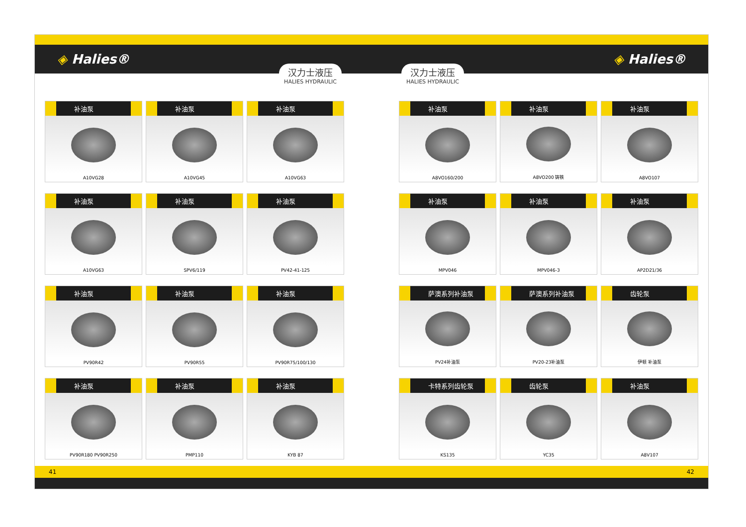◈ Halies® ◈ Halies®
汉力士液压
HALIES HYDRAULIC
汉力士液压
HALIES HYDRAULIC
补油泵
A10VG28
补油泵
A10VG45
补油泵
A10VG63
补油泵
A10VG63
补油泵
SPV6/119
补油泵
PV42-41-125
补油泵
PV90R42
补油泵
PV90R55
补油泵
PV90R75/100/130
补油泵
PV90R180 PV90R250
补油泵
PMP110
补油泵
KYB 87
补油泵
A8VO160/200
补油泵
A8VO200 铸铁
补油泵
A8VO107
补油泵
MPV046
补油泵
MPV046-3
补油泵
AP2D21/36
萨澳系列补油泵
PV24补油泵
萨澳系列补油泵
PV20-23补油泵
齿轮泵
伊顿 补油泵
卡特系列齿轮泵
KS135
齿轮泵
YC35
补油泵
A8V107
41 42